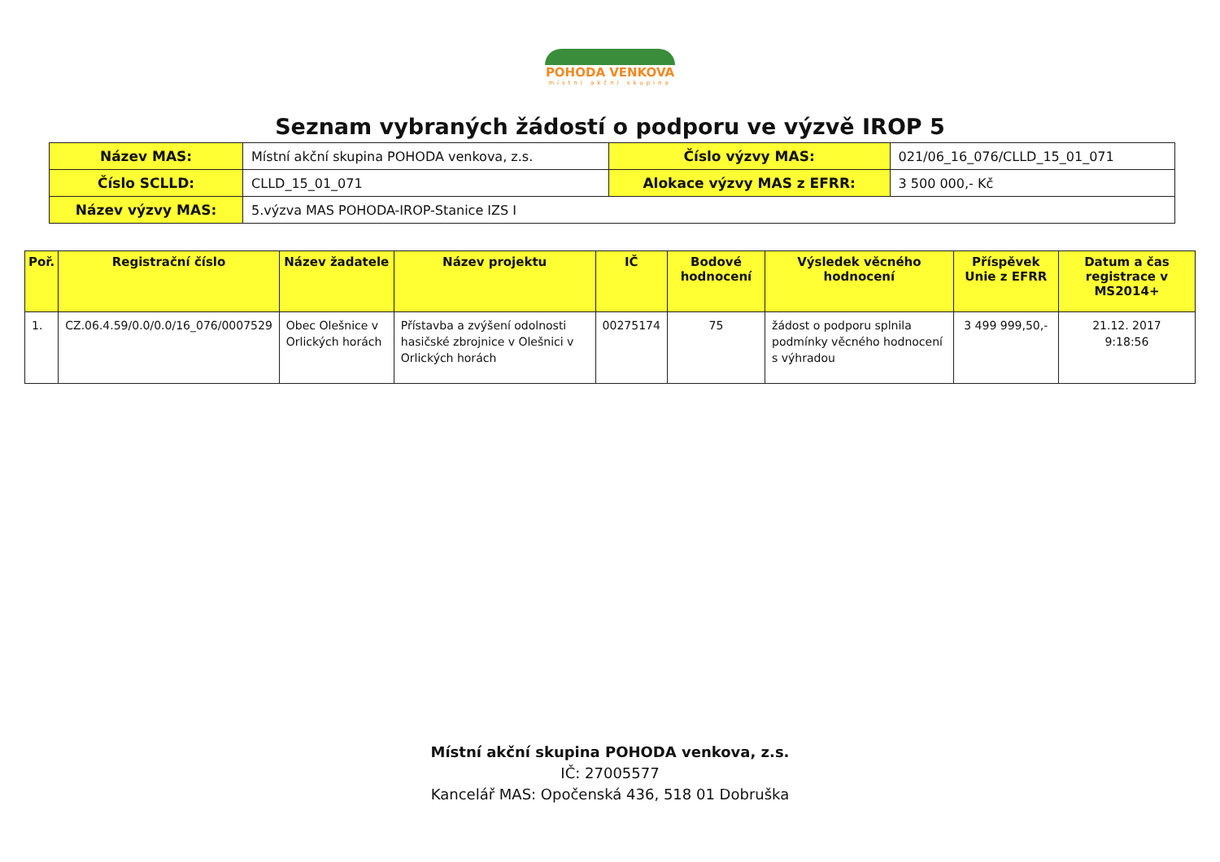POHODA VENKOVA
místní akční skupina
Seznam vybraných žádostí o podporu ve výzvě IROP 5
| Název MAS: | Místní akční skupina POHODA venkova, z.s. | Číslo výzvy MAS: | 021/06_16_076/CLLD_15_01_071 |
| Číslo SCLLD: | CLLD_15_01_071 | Alokace výzvy MAS z EFRR: | 3 500 000,- Kč |
| Název výzvy MAS: | 5.výzva MAS POHODA-IROP-Stanice IZS I | | |
| Poř. | Registrační číslo | Název žadatele | Název projektu | IČ | Bodové hodnocení | Výsledek věcného hodnocení | Příspěvek Unie z EFRR | Datum a čas registrace v MS2014+ |
| --- | --- | --- | --- | --- | --- | --- | --- | --- |
| 1. | CZ.06.4.59/0.0/0.0/16_076/0007529 | Obec Olešnice v Orlických horách | Přístavba a zvýšení odolnosti hasičské zbrojnice v Olešnici v Orlických horách | 00275174 | 75 | žádost o podporu splnila podmínky věcného hodnocení s výhradou | 3 499 999,50,- | 21.12. 2017 9:18:56 |
Místní akční skupina POHODA venkova, z.s.
IČ: 27005577
Kancelář MAS: Opočenská 436, 518 01 Dobruška